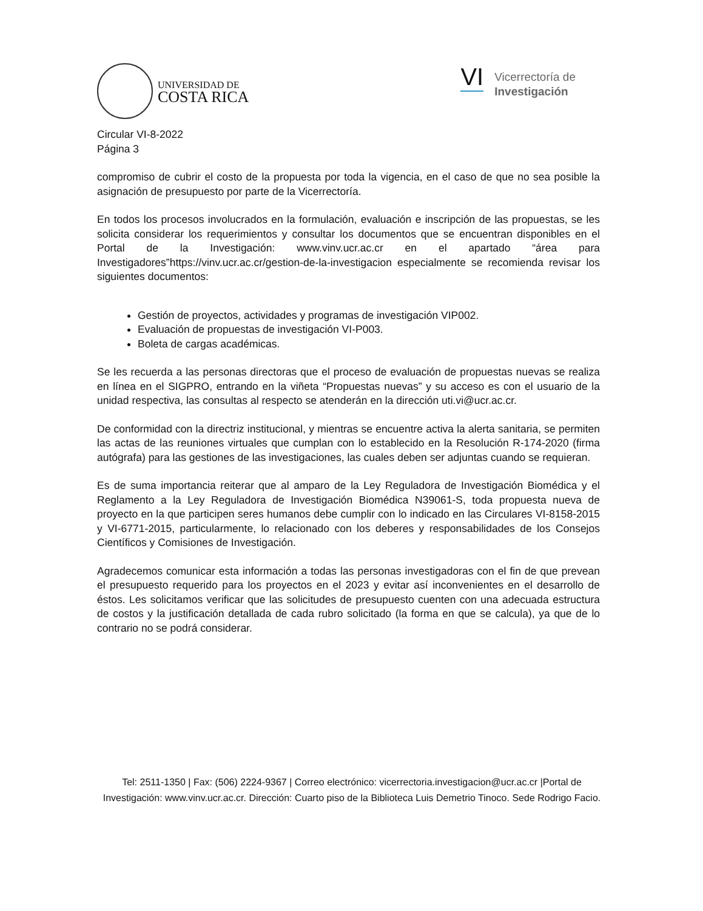UNIVERSIDAD DE
COSTA RICA
VI
Vicerrectoría de
Investigación
Circular VI-8-2022
Página 3
compromiso de cubrir el costo de la propuesta por toda la vigencia, en el caso de que no sea posible la asignación de presupuesto por parte de la Vicerrectoría.
En todos los procesos involucrados en la formulación, evaluación e inscripción de las propuestas, se les solicita considerar los requerimientos y consultar los documentos que se encuentran disponibles en el Portal de la Investigación: www.vinv.ucr.ac.cr en el apartado “área para Investigadores”https://vinv.ucr.ac.cr/gestion-de-la-investigacion especialmente se recomienda revisar los siguientes documentos:
Gestión de proyectos, actividades y programas de investigación VIP002.
Evaluación de propuestas de investigación VI-P003.
Boleta de cargas académicas.
Se les recuerda a las personas directoras que el proceso de evaluación de propuestas nuevas se realiza en línea en el SIGPRO, entrando en la viñeta “Propuestas nuevas” y su acceso es con el usuario de la unidad respectiva, las consultas al respecto se atenderán en la dirección uti.vi@ucr.ac.cr.
De conformidad con la directriz institucional, y mientras se encuentre activa la alerta sanitaria, se permiten las actas de las reuniones virtuales que cumplan con lo establecido en la Resolución R-174-2020 (firma autógrafa) para las gestiones de las investigaciones, las cuales deben ser adjuntas cuando se requieran.
Es de suma importancia reiterar que al amparo de la Ley Reguladora de Investigación Biomédica y el Reglamento a la Ley Reguladora de Investigación Biomédica N39061-S, toda propuesta nueva de proyecto en la que participen seres humanos debe cumplir con lo indicado en las Circulares VI-8158-2015 y VI-6771-2015, particularmente, lo relacionado con los deberes y responsabilidades de los Consejos Científicos y Comisiones de Investigación.
Agradecemos comunicar esta información a todas las personas investigadoras con el fin de que prevean el presupuesto requerido para los proyectos en el 2023 y evitar así inconvenientes en el desarrollo de éstos. Les solicitamos verificar que las solicitudes de presupuesto cuenten con una adecuada estructura de costos y la justificación detallada de cada rubro solicitado (la forma en que se calcula), ya que de lo contrario no se podrá considerar.
Tel: 2511-1350 | Fax: (506) 2224-9367 | Correo electrónico: vicerrectoria.investigacion@ucr.ac.cr |Portal de Investigación: www.vinv.ucr.ac.cr. Dirección: Cuarto piso de la Biblioteca Luis Demetrio Tinoco. Sede Rodrigo Facio.